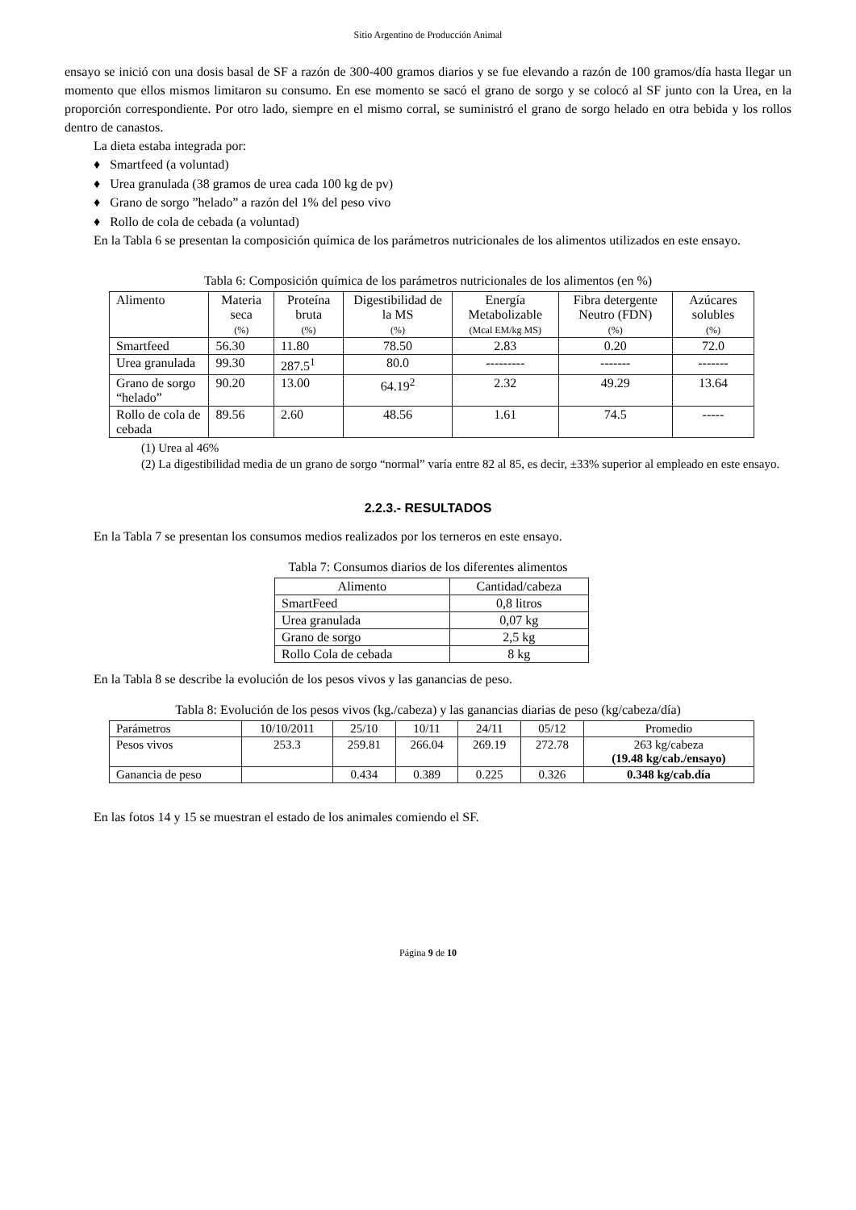Sitio Argentino de Producción Animal
ensayo se inició con una dosis basal de SF a razón de 300-400 gramos diarios y se fue elevando a razón de 100 gramos/día hasta llegar un momento que ellos mismos limitaron su consumo. En ese momento se sacó el grano de sorgo y se colocó al SF junto con la Urea, en la proporción correspondiente. Por otro lado, siempre en el mismo corral, se suministró el grano de sorgo helado en otra bebida y los rollos dentro de canastos.
La dieta estaba integrada por:
♦ Smartfeed (a voluntad)
♦ Urea granulada (38 gramos de urea cada 100 kg de pv)
♦ Grano de sorgo ”helado” a razón del 1% del peso vivo
♦ Rollo de cola de cebada (a voluntad)
En la Tabla 6 se presentan la composición química de los parámetros nutricionales de los alimentos utilizados en este ensayo.
Tabla 6: Composición química de los parámetros nutricionales de los alimentos (en %)
| Alimento | Materia seca (%) | Proteína bruta (%) | Digestibilidad de la MS (%) | Energía Metabolizable (Mcal EM/kg MS) | Fibra detergente Neutro (FDN) (%) | Azúcares solubles (%) |
| --- | --- | --- | --- | --- | --- | --- |
| Smartfeed | 56.30 | 11.80 | 78.50 | 2.83 | 0.20 | 72.0 |
| Urea granulada | 99.30 | 287.5<sup>1</sup> | 80.0 | --------- | ------- | ------- |
| Grano de sorgo “helado” | 90.20 | 13.00 | 64.19<sup>2</sup> | 2.32 | 49.29 | 13.64 |
| Rollo de cola de cebada | 89.56 | 2.60 | 48.56 | 1.61 | 74.5 | ----- |
(1) Urea al 46%
(2) La digestibilidad media de un grano de sorgo “normal” varía entre 82 al 85, es decir, ±33% superior al empleado en este ensayo.
2.2.3.- RESULTADOS
En la Tabla 7 se presentan los consumos medios realizados por los terneros en este ensayo.
Tabla 7: Consumos diarios de los diferentes alimentos
| Alimento | Cantidad/cabeza |
| --- | --- |
| SmartFeed | 0,8 litros |
| Urea granulada | 0,07 kg |
| Grano de sorgo | 2,5 kg |
| Rollo Cola de cebada | 8 kg |
En la Tabla 8 se describe la evolución de los pesos vivos y las ganancias de peso.
Tabla 8: Evolución de los pesos vivos (kg./cabeza) y las ganancias diarias de peso (kg/cabeza/día)
| Parámetros | 10/10/2011 | 25/10 | 10/11 | 24/11 | 05/12 | Promedio |
| --- | --- | --- | --- | --- | --- | --- |
| Pesos vivos | 253.3 | 259.81 | 266.04 | 269.19 | 272.78 | 263 kg/cabeza (19.48 kg/cab./ensayo) |
| Ganancia de peso | | 0.434 | 0.389 | 0.225 | 0.326 | 0.348 kg/cab.día |
En las fotos 14 y 15 se muestran el estado de los animales comiendo el SF.
Página 9 de 10